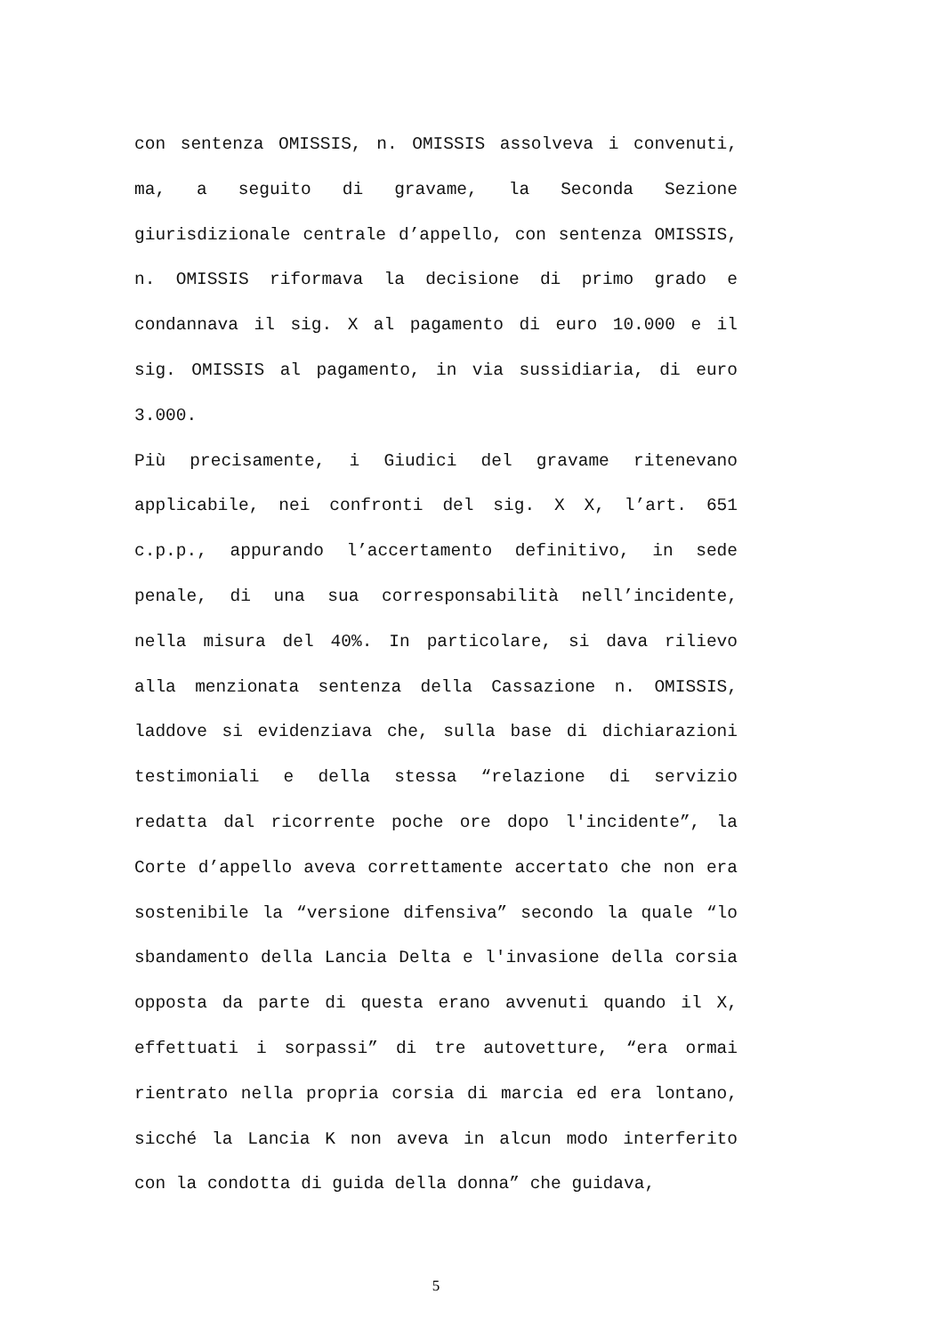con sentenza OMISSIS, n. OMISSIS assolveva i convenuti, ma, a seguito di gravame, la Seconda Sezione giurisdizionale centrale d’appello, con sentenza OMISSIS, n. OMISSIS riformava la decisione di primo grado e condannava il sig. X al pagamento di euro 10.000 e il sig. OMISSIS al pagamento, in via sussidiaria, di euro 3.000.
Più precisamente, i Giudici del gravame ritenevano applicabile, nei confronti del sig. X X, l’art. 651 c.p.p., appurando l’accertamento definitivo, in sede penale, di una sua corresponsabilità nell’incidente, nella misura del 40%. In particolare, si dava rilievo alla menzionata sentenza della Cassazione n. OMISSIS, laddove si evidenziava che, sulla base di dichiarazioni testimoniali e della stessa “relazione di servizio redatta dal ricorrente poche ore dopo l'incidente”, la Corte d’appello aveva correttamente accertato che non era sostenibile la “versione difensiva” secondo la quale “lo sbandamento della Lancia Delta e l'invasione della corsia opposta da parte di questa erano avvenuti quando il X, effettuati i sorpassi” di tre autovetture, “era ormai rientrato nella propria corsia di marcia ed era lontano, sicché la Lancia K non aveva in alcun modo interferito con la condotta di guida della donna” che guidava,
5